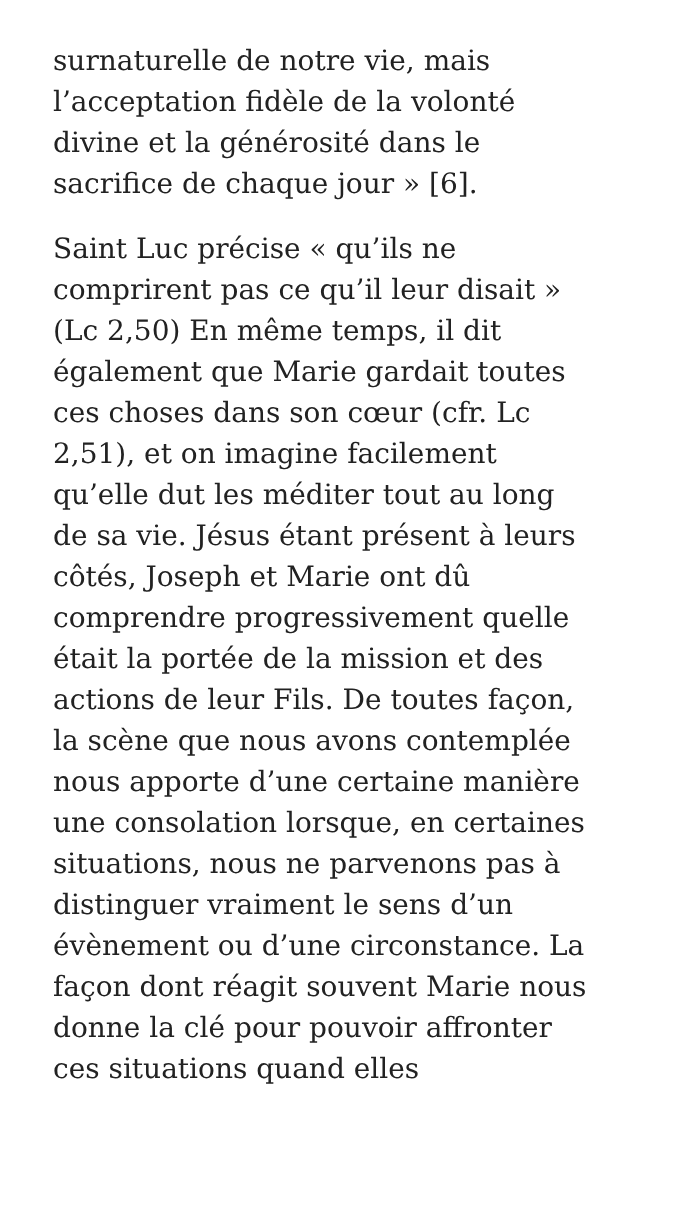surnaturelle de notre vie, mais
l’acceptation fidèle de la volonté
divine et la générosité dans le
sacrifice de chaque jour » [6].
Saint Luc précise « qu’ils ne
comprirent pas ce qu’il leur disait »
(Lc 2,50) En même temps, il dit
également que Marie gardait toutes
ces choses dans son cœur (cfr. Lc
2,51), et on imagine facilement
qu’elle dut les méditer tout au long
de sa vie. Jésus étant présent à leurs
côtés, Joseph et Marie ont dû
comprendre progressivement quelle
était la portée de la mission et des
actions de leur Fils. De toutes façon,
la scène que nous avons contemplée
nous apporte d’une certaine manière
une consolation lorsque, en certaines
situations, nous ne parvenons pas à
distinguer vraiment le sens d’un
évènement ou d’une circonstance. La
façon dont réagit souvent Marie nous
donne la clé pour pouvoir affronter
ces situations quand elles